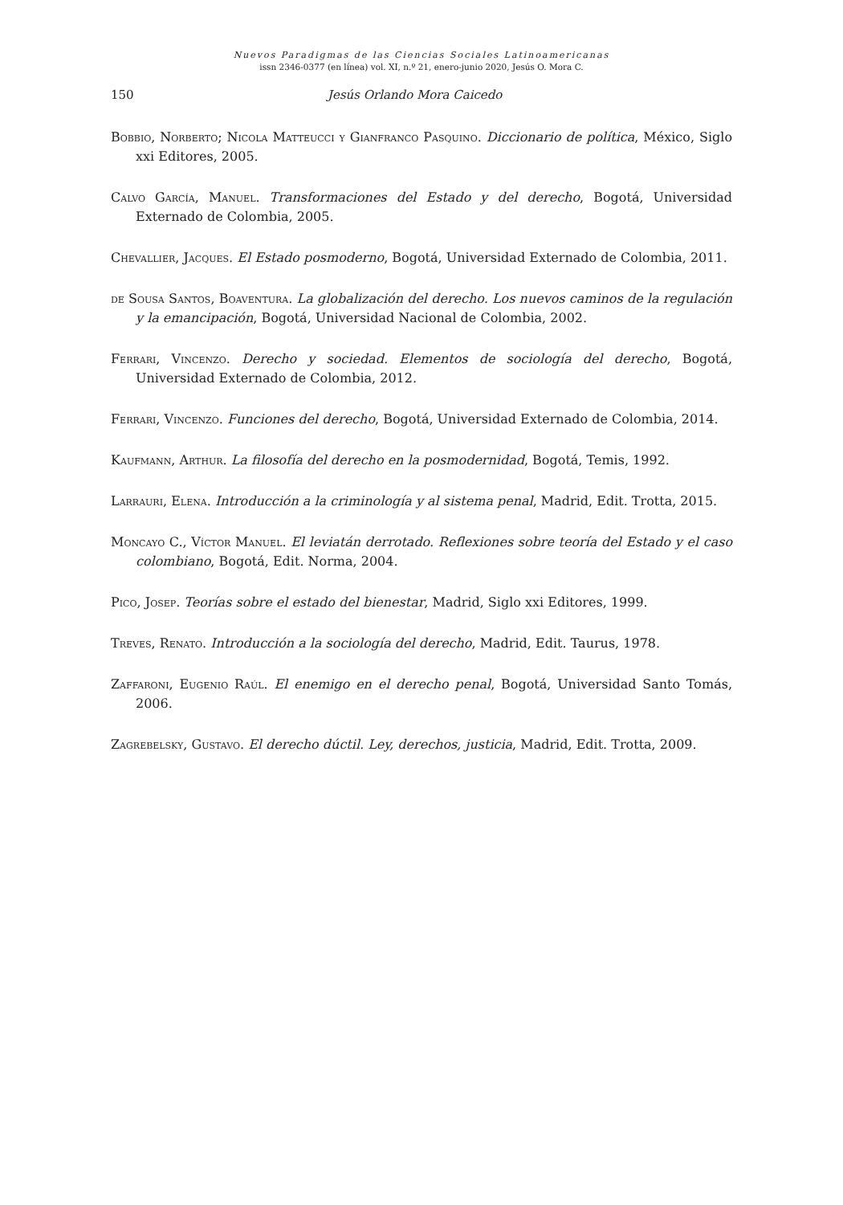Nuevos Paradigmas de las Ciencias Sociales Latinoamericanas
issn 2346-0377 (en línea) vol. XI, n.º 21, enero-junio 2020, Jesús O. Mora C.
150 Jesús Orlando Mora Caicedo
Bobbio, Norberto; Nicola Matteucci y Gianfranco Pasquino. Diccionario de política, México, Siglo xxi Editores, 2005.
Calvo García, Manuel. Transformaciones del Estado y del derecho, Bogotá, Universidad Externado de Colombia, 2005.
Chevallier, Jacques. El Estado posmoderno, Bogotá, Universidad Externado de Colombia, 2011.
de Sousa Santos, Boaventura. La globalización del derecho. Los nuevos caminos de la regulación y la emancipación, Bogotá, Universidad Nacional de Colombia, 2002.
Ferrari, Vincenzo. Derecho y sociedad. Elementos de sociología del derecho, Bogotá, Universidad Externado de Colombia, 2012.
Ferrari, Vincenzo. Funciones del derecho, Bogotá, Universidad Externado de Colombia, 2014.
Kaufmann, Arthur. La filosofía del derecho en la posmodernidad, Bogotá, Temis, 1992.
Larrauri, Elena. Introducción a la criminología y al sistema penal, Madrid, Edit. Trotta, 2015.
Moncayo C., Víctor Manuel. El leviatán derrotado. Reflexiones sobre teoría del Estado y el caso colombiano, Bogotá, Edit. Norma, 2004.
Pico, Josep. Teorías sobre el estado del bienestar, Madrid, Siglo xxi Editores, 1999.
Treves, Renato. Introducción a la sociología del derecho, Madrid, Edit. Taurus, 1978.
Zaffaroni, Eugenio Raúl. El enemigo en el derecho penal, Bogotá, Universidad Santo Tomás, 2006.
Zagrebelsky, Gustavo. El derecho dúctil. Ley, derechos, justicia, Madrid, Edit. Trotta, 2009.